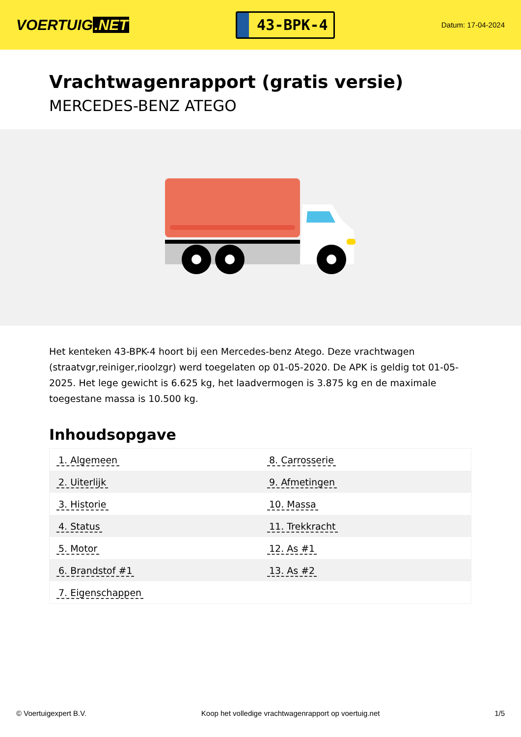VOERTUIG.NET
43-BPK-4
Datum: 17-04-2024
Vrachtwagenrapport (gratis versie)
MERCEDES-BENZ ATEGO
Het kenteken 43-BPK-4 hoort bij een Mercedes-benz Atego. Deze vrachtwagen (straatvgr,reiniger,rioolzgr) werd toegelaten op 01-05-2020. De APK is geldig tot 01-05-2025. Het lege gewicht is 6.625 kg, het laadvermogen is 3.875 kg en de maximale toegestane massa is 10.500 kg.
Inhoudsopgave
| 1. Algemeen | 8. Carrosserie |
| 2. Uiterlijk | 9. Afmetingen |
| 3. Historie | 10. Massa |
| 4. Status | 11. Trekkracht |
| 5. Motor | 12. As #1 |
| 6. Brandstof #1 | 13. As #2 |
| 7. Eigenschappen | |
© Voertuigexpert B.V. Koop het volledige vrachtwagenrapport op voertuig.net 1/5